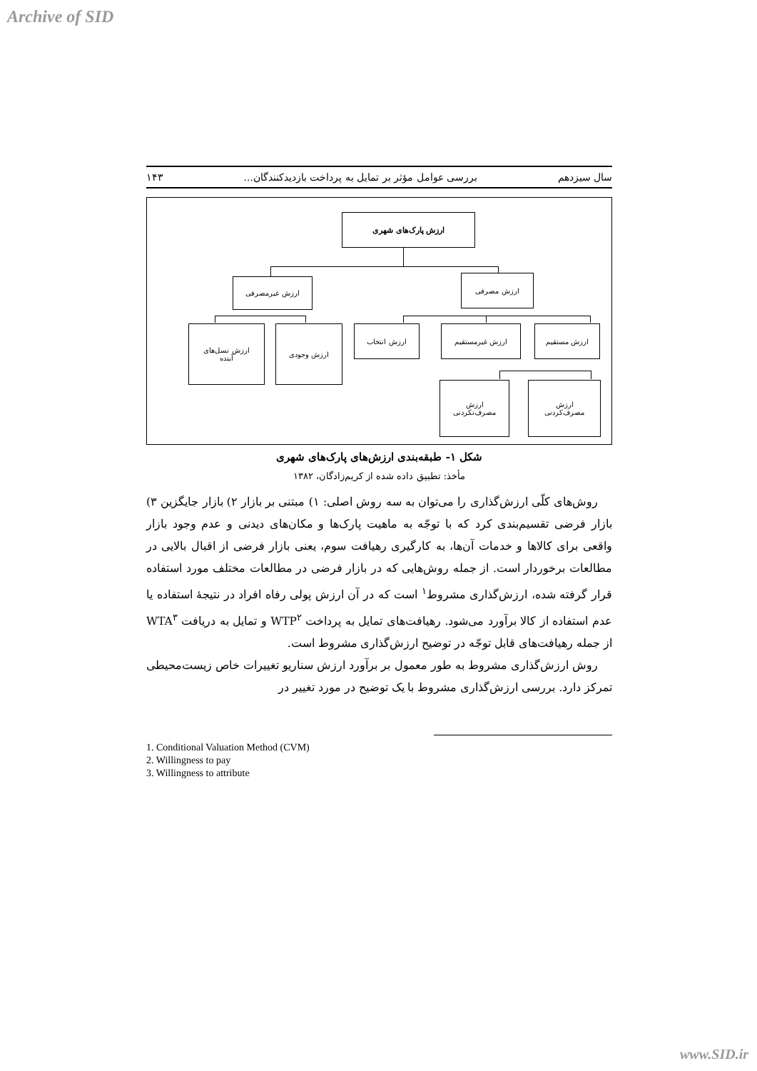Archive of SID
سال سیزدهم بررسی عوامل مؤثر بر تمایل به پرداخت بازدیدکنندگان... ۱۴۳
ارزش پارک‌های شهری
ارزش غیرمصرفی ارزش مصرفی
ارزش نسل‌های
آینده
ارزش وجودی ارزش انتخاب ارزش غیرمستقیم ارزش مستقیم
ارزش
مصرف‌نکردنی
ارزش
مصرف‌کردنی
شکل ۱- طبقه‌بندی ارزش‌های پارک‌های شهری
مأخذ: تطبیق داده شده از کریم‌زادگان، ۱۳۸۲
روش‌های کلّی ارزش‌گذاری را می‌توان به سه روش اصلی: ۱) مبتنی بر بازار ۲) بازار جایگزین ۳) بازار فرضی تقسیم‌بندی کرد که با توجّه به ماهیت پارک‌ها و مکان‌های دیدنی و عدم وجود بازار واقعی برای کالاها و خدمات آن‌ها، به کارگیری رهیافت سوم، یعنی بازار فرضی از اقبال بالایی در مطالعات برخوردار است. از جمله روش‌هایی که در بازار فرضی در مطالعات مختلف مورد استفاده قرار گرفته شده، ارزش‌گذاری مشروط<sup>۱</sup> است که در آن ارزش پولی رفاه افراد در نتیجهٔ استفاده یا عدم استفاده از کالا برآورد می‌شود. رهیافت‌های تمایل به پرداخت WTP<sup>۲</sup> و تمایل به دریافت WTA<sup>۳</sup> از جمله رهیافت‌های قابل توجّه در توضیح ارزش‌گذاری مشروط است.
روش ارزش‌گذاری مشروط به طور معمول بر برآورد ارزش سناریو تغییرات خاص زیست‌محیطی تمرکز دارد. بررسی ارزش‌گذاری مشروط با یک توضیح در مورد تغییر در
1. Conditional Valuation Method (CVM)
2. Willingness to pay
3. Willingness to attribute
www.SID.ir